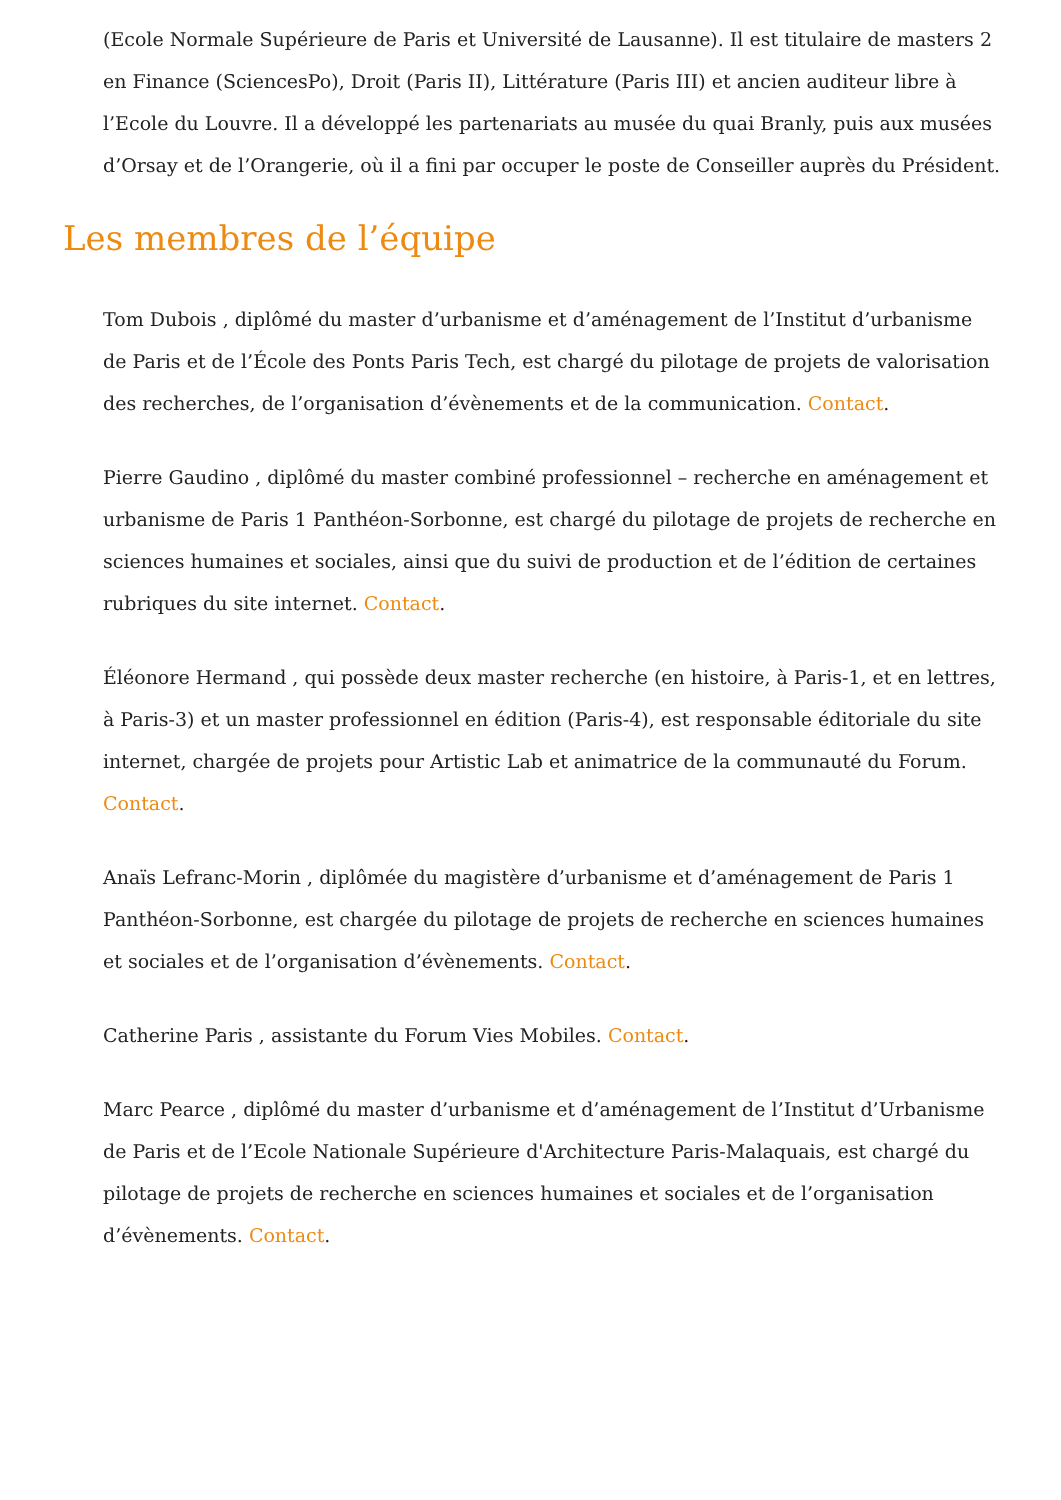(Ecole Normale Supérieure de Paris et Université de Lausanne). Il est titulaire de masters 2 en Finance (SciencesPo), Droit (Paris II), Littérature (Paris III) et ancien auditeur libre à l’Ecole du Louvre. Il a développé les partenariats au musée du quai Branly, puis aux musées d’Orsay et de l’Orangerie, où il a fini par occuper le poste de Conseiller auprès du Président.
Les membres de l’équipe
Tom Dubois , diplômé du master d’urbanisme et d’aménagement de l’Institut d’urbanisme de Paris et de l’École des Ponts Paris Tech, est chargé du pilotage de projets de valorisation des recherches, de l’organisation d’évènements et de la communication. Contact.
Pierre Gaudino , diplômé du master combiné professionnel – recherche en aménagement et urbanisme de Paris 1 Panthéon-Sorbonne, est chargé du pilotage de projets de recherche en sciences humaines et sociales, ainsi que du suivi de production et de l’édition de certaines rubriques du site internet. Contact.
Éléonore Hermand , qui possède deux master recherche (en histoire, à Paris-1, et en lettres, à Paris-3) et un master professionnel en édition (Paris-4), est responsable éditoriale du site internet, chargée de projets pour Artistic Lab et animatrice de la communauté du Forum. Contact.
Anaïs Lefranc-Morin , diplômée du magistère d’urbanisme et d’aménagement de Paris 1 Panthéon-Sorbonne, est chargée du pilotage de projets de recherche en sciences humaines et sociales et de l’organisation d’évènements. Contact.
Catherine Paris , assistante du Forum Vies Mobiles. Contact.
Marc Pearce , diplômé du master d’urbanisme et d’aménagement de l’Institut d’Urbanisme de Paris et de l’Ecole Nationale Supérieure d'Architecture Paris-Malaquais, est chargé du pilotage de projets de recherche en sciences humaines et sociales et de l’organisation d’évènements. Contact.